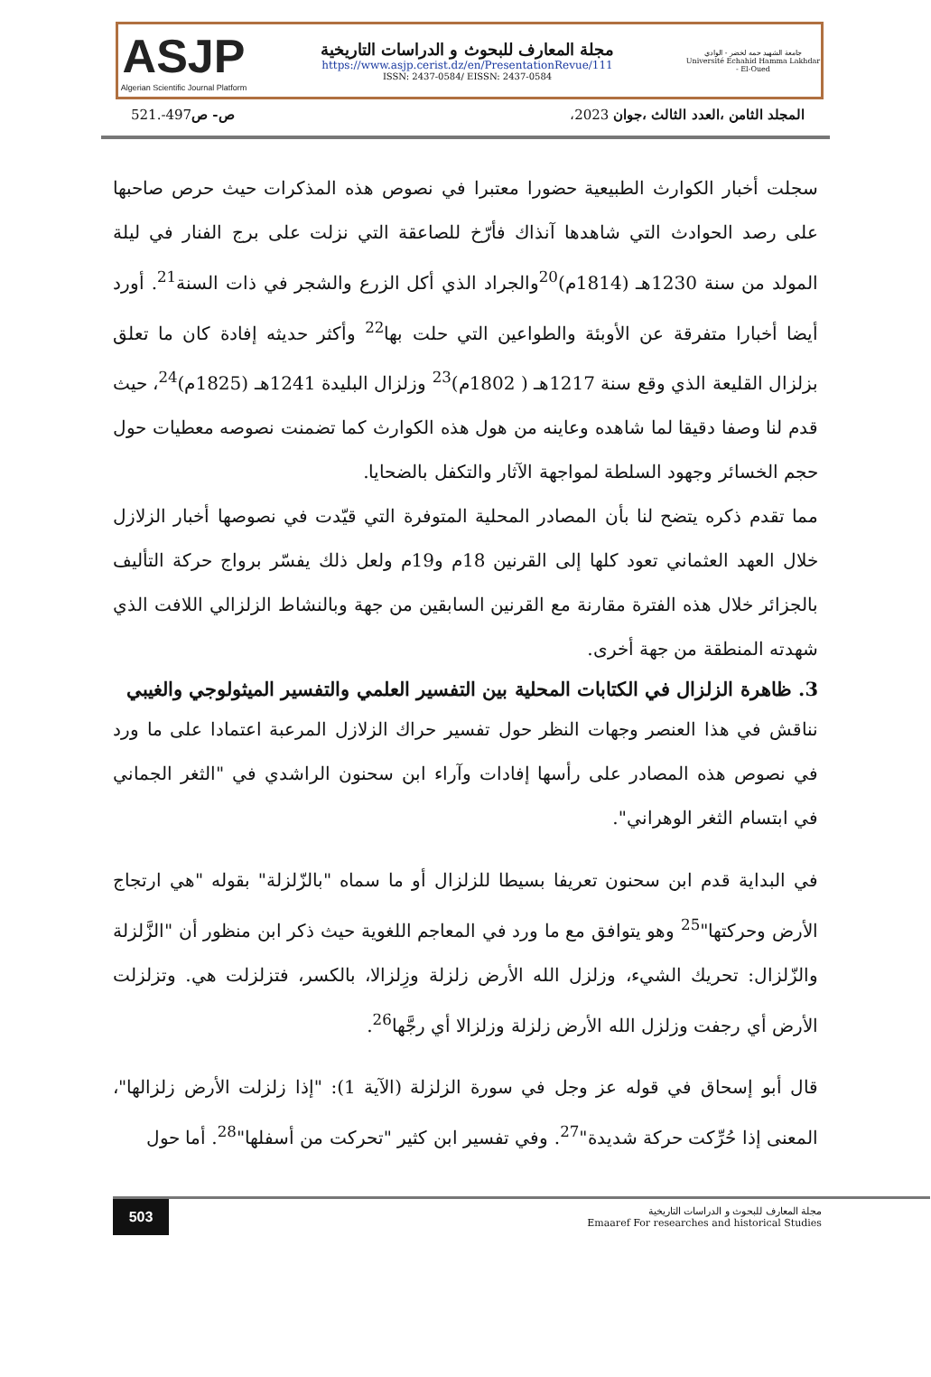ASJP
Algerian Scientific Journal Platform
مجلة المعارف للبحوث و الدراسات التاريخية
https://www.asjp.cerist.dz/en/PresentationRevue/111
ISSN: 2437-0584/ EISSN: 2437-0584
جامعة الشهيد حمه لخضر - الوادي
Université Echahid Hamma Lakhdar - El-Oued
المجلد الثامن ،العدد الثالث ،جوان 2023، ص- ص497-.521
سجلت أخبار الكوارث الطبيعية حضورا معتبرا في نصوص هذه المذكرات حيث حرص صاحبها على رصد الحوادث التي شاهدها آنذاك فأرّخ للصاعقة التي نزلت على برج الفنار في ليلة المولد من سنة 1230هـ (1814م)<sup>20</sup>والجراد الذي أكل الزرع والشجر في ذات السنة<sup>21</sup>. أورد أيضا أخبارا متفرقة عن الأوبئة والطواعين التي حلت بها<sup>22</sup> وأكثر حديثه إفادة كان ما تعلق بزلزال القليعة الذي وقع سنة 1217هـ ( 1802م)<sup>23</sup> وزلزال البليدة 1241هـ (1825م)<sup>24</sup>، حيث قدم لنا وصفا دقيقا لما شاهده وعاينه من هول هذه الكوارث كما تضمنت نصوصه معطيات حول حجم الخسائر وجهود السلطة لمواجهة الآثار والتكفل بالضحايا.
مما تقدم ذكره يتضح لنا بأن المصادر المحلية المتوفرة التي قيّدت في نصوصها أخبار الزلازل خلال العهد العثماني تعود كلها إلى القرنين 18م و19م ولعل ذلك يفسّر برواج حركة التأليف بالجزائر خلال هذه الفترة مقارنة مع القرنين السابقين من جهة وبالنشاط الزلزالي اللافت الذي شهدته المنطقة من جهة أخرى.
3. ظاهرة الزلزال في الكتابات المحلية بين التفسير العلمي والتفسير الميثولوجي والغيبي
نناقش في هذا العنصر وجهات النظر حول تفسير حراك الزلازل المرعبة اعتمادا على ما ورد في نصوص هذه المصادر على رأسها إفادات وآراء ابن سحنون الراشدي في "الثغر الجماني في ابتسام الثغر الوهراني".
في البداية قدم ابن سحنون تعريفا بسيطا للزلزال أو ما سماه "بالزّلزلة" بقوله "هي ارتجاج الأرض وحركتها"<sup>25</sup> وهو يتوافق مع ما ورد في المعاجم اللغوية حيث ذكر ابن منظور أن "الزَّلزلة والزّلزال: تحريك الشيء، وزلزل الله الأرض زلزلة وزِلزالا، بالكسر، فتزلزلت هي. وتزلزلت الأرض أي رجفت وزلزل الله الأرض زلزلة وزلزالا أي رجَّها<sup>26</sup>.
قال أبو إسحاق في قوله عز وجل في سورة الزلزلة (الآية 1): "إذا زلزلت الأرض زلزالها"، المعنى إذا حُرِّكت حركة شديدة"<sup>27</sup>. وفي تفسير ابن كثير "تحركت من أسفلها"<sup>28</sup>. أما حول
503
مجلة المعارف للبحوث و الدراسات التاريخية
Emaaref For researches and historical Studies